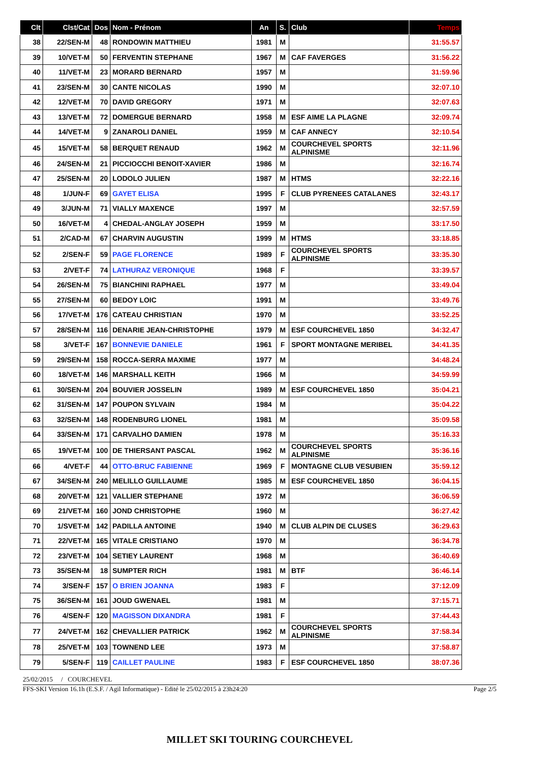| Clt | Clst/Cat | Dos | Nom - Prénom | An | S. | Club | Temps |
| --- | --- | --- | --- | --- | --- | --- | --- |
| 38 | 22/SEN-M | 48 | RONDOWIN MATTHIEU | 1981 | M | | 31:55.57 |
| 39 | 10/VET-M | 50 | FERVENTIN STEPHANE | 1967 | M | CAF FAVERGES | 31:56.22 |
| 40 | 11/VET-M | 23 | MORARD BERNARD | 1957 | M | | 31:59.96 |
| 41 | 23/SEN-M | 30 | CANTE NICOLAS | 1990 | M | | 32:07.10 |
| 42 | 12/VET-M | 70 | DAVID GREGORY | 1971 | M | | 32:07.63 |
| 43 | 13/VET-M | 72 | DOMERGUE BERNARD | 1958 | M | ESF AIME LA PLAGNE | 32:09.74 |
| 44 | 14/VET-M | 9 | ZANAROLI DANIEL | 1959 | M | CAF ANNECY | 32:10.54 |
| 45 | 15/VET-M | 58 | BERQUET RENAUD | 1962 | M | COURCHEVEL SPORTS ALPINISME | 32:11.96 |
| 46 | 24/SEN-M | 21 | PICCIOCCHI BENOIT-XAVIER | 1986 | M | | 32:16.74 |
| 47 | 25/SEN-M | 20 | LODOLO JULIEN | 1987 | M | HTMS | 32:22.16 |
| 48 | 1/JUN-F | 69 | GAYET ELISA | 1995 | F | CLUB PYRENEES CATALANES | 32:43.17 |
| 49 | 3/JUN-M | 71 | VIALLY MAXENCE | 1997 | M | | 32:57.59 |
| 50 | 16/VET-M | 4 | CHEDAL-ANGLAY JOSEPH | 1959 | M | | 33:17.50 |
| 51 | 2/CAD-M | 67 | CHARVIN AUGUSTIN | 1999 | M | HTMS | 33:18.85 |
| 52 | 2/SEN-F | 59 | PAGE FLORENCE | 1989 | F | COURCHEVEL SPORTS ALPINISME | 33:35.30 |
| 53 | 2/VET-F | 74 | LATHURAZ VERONIQUE | 1968 | F | | 33:39.57 |
| 54 | 26/SEN-M | 75 | BIANCHINI RAPHAEL | 1977 | M | | 33:49.04 |
| 55 | 27/SEN-M | 60 | BEDOY LOIC | 1991 | M | | 33:49.76 |
| 56 | 17/VET-M | 176 | CATEAU CHRISTIAN | 1970 | M | | 33:52.25 |
| 57 | 28/SEN-M | 116 | DENARIE JEAN-CHRISTOPHE | 1979 | M | ESF COURCHEVEL 1850 | 34:32.47 |
| 58 | 3/VET-F | 167 | BONNEVIE DANIELE | 1961 | F | SPORT MONTAGNE MERIBEL | 34:41.35 |
| 59 | 29/SEN-M | 158 | ROCCA-SERRA MAXIME | 1977 | M | | 34:48.24 |
| 60 | 18/VET-M | 146 | MARSHALL KEITH | 1966 | M | | 34:59.99 |
| 61 | 30/SEN-M | 204 | BOUVIER JOSSELIN | 1989 | M | ESF COURCHEVEL 1850 | 35:04.21 |
| 62 | 31/SEN-M | 147 | POUPON SYLVAIN | 1984 | M | | 35:04.22 |
| 63 | 32/SEN-M | 148 | RODENBURG LIONEL | 1981 | M | | 35:09.58 |
| 64 | 33/SEN-M | 171 | CARVALHO DAMIEN | 1978 | M | | 35:16.33 |
| 65 | 19/VET-M | 100 | DE THIERSANT PASCAL | 1962 | M | COURCHEVEL SPORTS ALPINISME | 35:36.16 |
| 66 | 4/VET-F | 44 | OTTO-BRUC FABIENNE | 1969 | F | MONTAGNE CLUB VESUBIEN | 35:59.12 |
| 67 | 34/SEN-M | 240 | MELILLO GUILLAUME | 1985 | M | ESF COURCHEVEL 1850 | 36:04.15 |
| 68 | 20/VET-M | 121 | VALLIER STEPHANE | 1972 | M | | 36:06.59 |
| 69 | 21/VET-M | 160 | JOND CHRISTOPHE | 1960 | M | | 36:27.42 |
| 70 | 1/SVET-M | 142 | PADILLA ANTOINE | 1940 | M | CLUB ALPIN DE CLUSES | 36:29.63 |
| 71 | 22/VET-M | 165 | VITALE CRISTIANO | 1970 | M | | 36:34.78 |
| 72 | 23/VET-M | 104 | SETIEY LAURENT | 1968 | M | | 36:40.69 |
| 73 | 35/SEN-M | 18 | SUMPTER RICH | 1981 | M | BTF | 36:46.14 |
| 74 | 3/SEN-F | 157 | O BRIEN JOANNA | 1983 | F | | 37:12.09 |
| 75 | 36/SEN-M | 161 | JOUD GWENAEL | 1981 | M | | 37:15.71 |
| 76 | 4/SEN-F | 120 | MAGISSON DIXANDRA | 1981 | F | | 37:44.43 |
| 77 | 24/VET-M | 162 | CHEVALLIER PATRICK | 1962 | M | COURCHEVEL SPORTS ALPINISME | 37:58.34 |
| 78 | 25/VET-M | 103 | TOWNEND LEE | 1973 | M | | 37:58.87 |
| 79 | 5/SEN-F | 119 | CAILLET PAULINE | 1983 | F | ESF COURCHEVEL 1850 | 38:07.36 |
25/02/2015 / COURCHEVEL
FFS-SKI Version 16.1h (E.S.F. / Agil Informatique) - Edité le 25/02/2015 à 23h24:20 Page 2/5
MILLET SKI TOURING COURCHEVEL